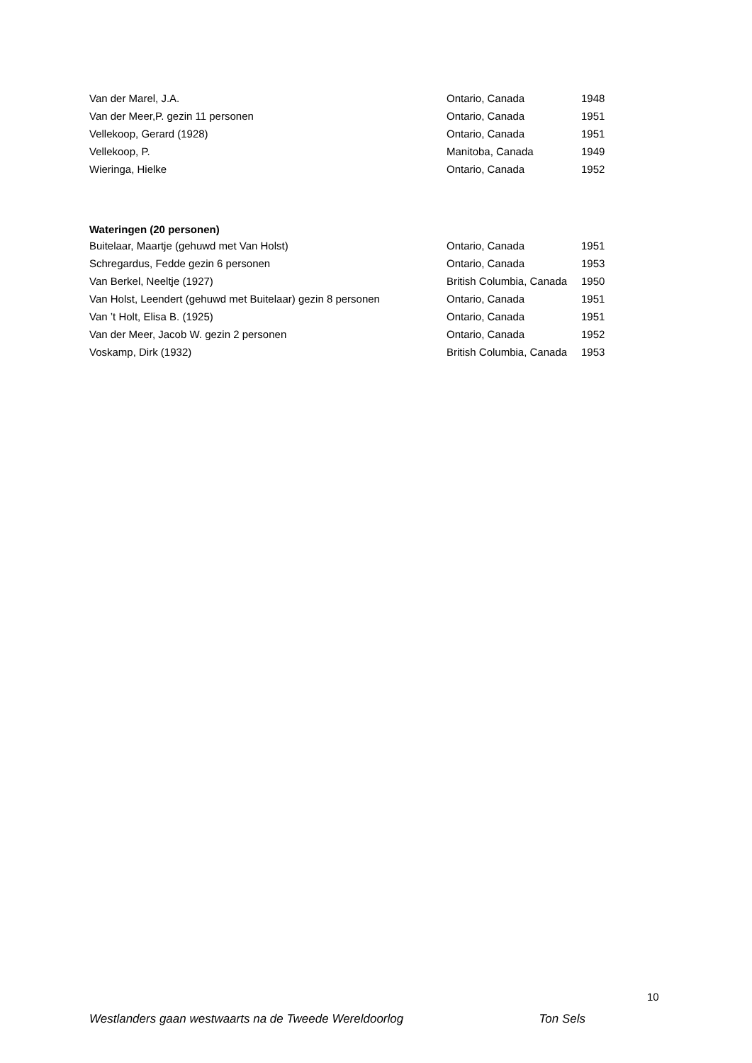| Van der Marel, J.A. | Ontario, Canada | 1948 |
| Van der Meer,P. gezin 11 personen | Ontario, Canada | 1951 |
| Vellekoop, Gerard (1928) | Ontario, Canada | 1951 |
| Vellekoop, P. | Manitoba, Canada | 1949 |
| Wieringa, Hielke | Ontario, Canada | 1952 |
Wateringen (20 personen)
| Buitelaar, Maartje (gehuwd met Van Holst) | Ontario, Canada | 1951 |
| Schregardus, Fedde gezin 6 personen | Ontario, Canada | 1953 |
| Van Berkel, Neeltje (1927) | British Columbia, Canada | 1950 |
| Van Holst, Leendert (gehuwd met Buitelaar) gezin 8 personen | Ontario, Canada | 1951 |
| Van ’t Holt, Elisa B. (1925) | Ontario, Canada | 1951 |
| Van der Meer, Jacob W. gezin 2 personen | Ontario, Canada | 1952 |
| Voskamp, Dirk (1932) | British Columbia, Canada | 1953 |
10
Westlanders gaan westwaarts na de Tweede Wereldoorlog Ton Sels